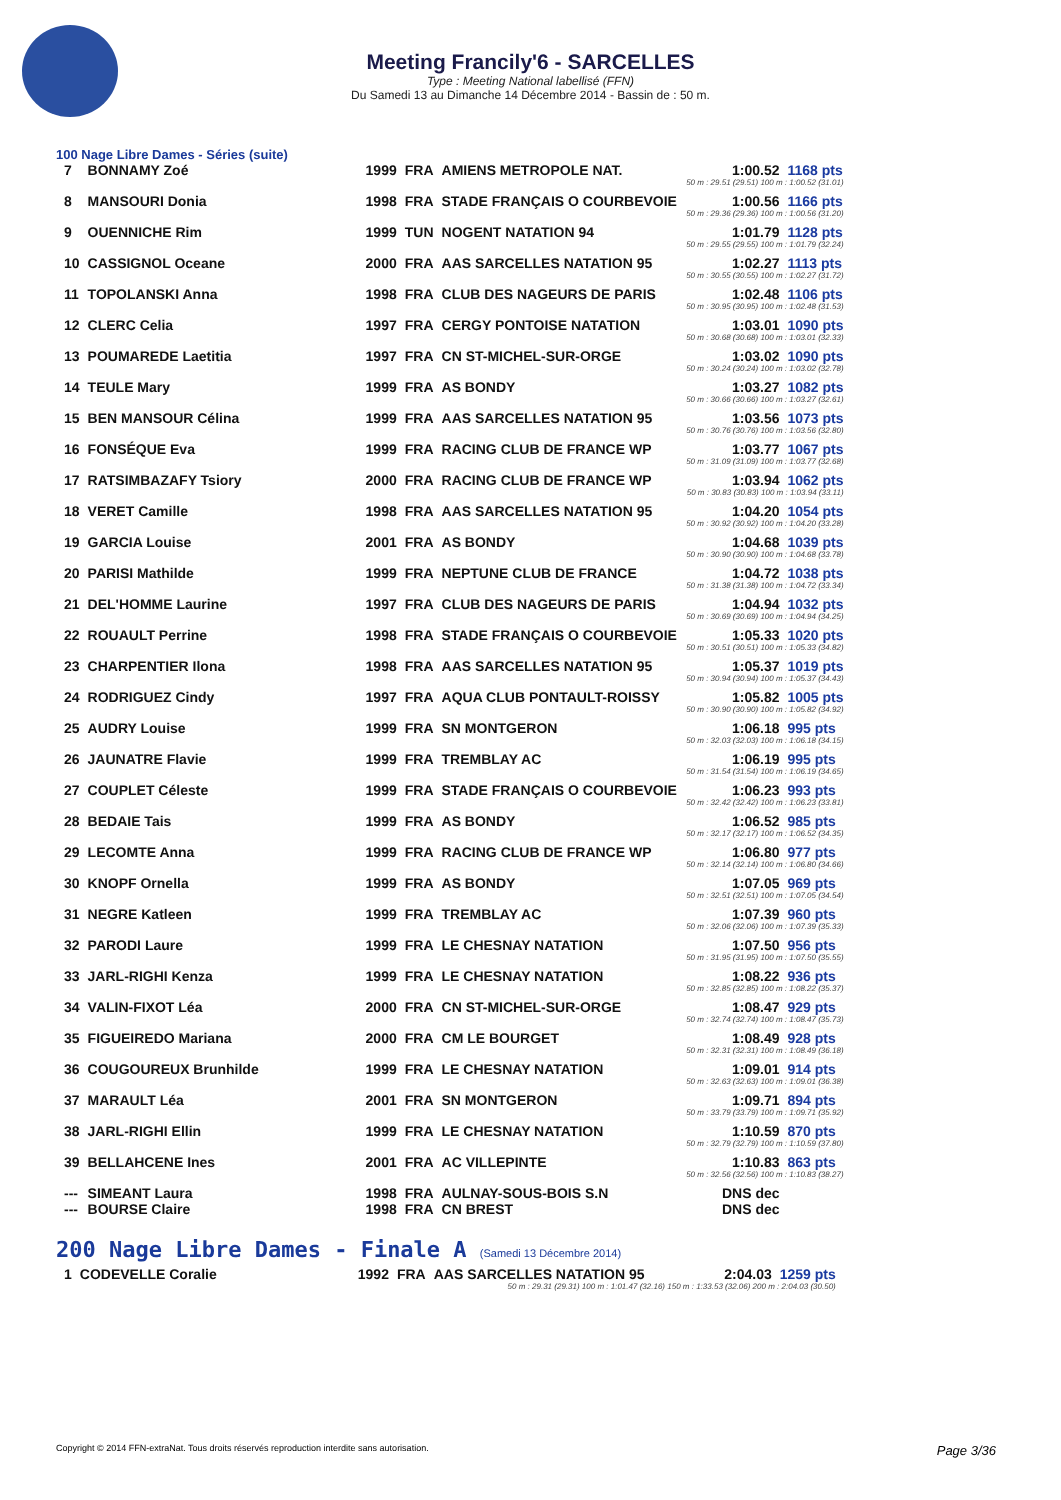Meeting Francily'6 - SARCELLES
Type : Meeting National labellisé (FFN)
Du Samedi 13 au Dimanche 14 Décembre 2014 - Bassin de : 50 m.
100 Nage Libre Dames - Séries (suite)
| 7 | BONNAMY Zoé | 1999 | FRA | AMIENS METROPOLE NAT. | 1:00.52 | 1168 pts |
| 50 m : 29.51 (29.51) 100 m : 1:00.52 (31.01) | | | | | | |
| 8 | MANSOURI Donia | 1998 | FRA | STADE FRANÇAIS O COURBEVOIE | 1:00.56 | 1166 pts |
| 50 m : 29.36 (29.36) 100 m : 1:00.56 (31.20) | | | | | | |
| 9 | OUENNICHE Rim | 1999 | TUN | NOGENT NATATION 94 | 1:01.79 | 1128 pts |
| 50 m : 29.55 (29.55) 100 m : 1:01.79 (32.24) | | | | | | |
| 10 | CASSIGNOL Oceane | 2000 | FRA | AAS SARCELLES NATATION 95 | 1:02.27 | 1113 pts |
| 50 m : 30.55 (30.55) 100 m : 1:02.27 (31.72) | | | | | | |
| 11 | TOPOLANSKI Anna | 1998 | FRA | CLUB DES NAGEURS DE PARIS | 1:02.48 | 1106 pts |
| 50 m : 30.95 (30.95) 100 m : 1:02.48 (31.53) | | | | | | |
| 12 | CLERC Celia | 1997 | FRA | CERGY PONTOISE NATATION | 1:03.01 | 1090 pts |
| 50 m : 30.68 (30.68) 100 m : 1:03.01 (32.33) | | | | | | |
| 13 | POUMAREDE Laetitia | 1997 | FRA | CN ST-MICHEL-SUR-ORGE | 1:03.02 | 1090 pts |
| 50 m : 30.24 (30.24) 100 m : 1:03.02 (32.78) | | | | | | |
| 14 | TEULE Mary | 1999 | FRA | AS BONDY | 1:03.27 | 1082 pts |
| 50 m : 30.66 (30.66) 100 m : 1:03.27 (32.61) | | | | | | |
| 15 | BEN MANSOUR Célina | 1999 | FRA | AAS SARCELLES NATATION 95 | 1:03.56 | 1073 pts |
| 50 m : 30.76 (30.76) 100 m : 1:03.56 (32.80) | | | | | | |
| 16 | FONSÉQUE Eva | 1999 | FRA | RACING CLUB DE FRANCE WP | 1:03.77 | 1067 pts |
| 50 m : 31.09 (31.09) 100 m : 1:03.77 (32.68) | | | | | | |
| 17 | RATSIMBAZAFY Tsiory | 2000 | FRA | RACING CLUB DE FRANCE WP | 1:03.94 | 1062 pts |
| 50 m : 30.83 (30.83) 100 m : 1:03.94 (33.11) | | | | | | |
| 18 | VERET Camille | 1998 | FRA | AAS SARCELLES NATATION 95 | 1:04.20 | 1054 pts |
| 50 m : 30.92 (30.92) 100 m : 1:04.20 (33.28) | | | | | | |
| 19 | GARCIA Louise | 2001 | FRA | AS BONDY | 1:04.68 | 1039 pts |
| 50 m : 30.90 (30.90) 100 m : 1:04.68 (33.78) | | | | | | |
| 20 | PARISI Mathilde | 1999 | FRA | NEPTUNE CLUB DE FRANCE | 1:04.72 | 1038 pts |
| 50 m : 31.38 (31.38) 100 m : 1:04.72 (33.34) | | | | | | |
| 21 | DEL'HOMME Laurine | 1997 | FRA | CLUB DES NAGEURS DE PARIS | 1:04.94 | 1032 pts |
| 50 m : 30.69 (30.69) 100 m : 1:04.94 (34.25) | | | | | | |
| 22 | ROUAULT Perrine | 1998 | FRA | STADE FRANÇAIS O COURBEVOIE | 1:05.33 | 1020 pts |
| 50 m : 30.51 (30.51) 100 m : 1:05.33 (34.82) | | | | | | |
| 23 | CHARPENTIER Ilona | 1998 | FRA | AAS SARCELLES NATATION 95 | 1:05.37 | 1019 pts |
| 50 m : 30.94 (30.94) 100 m : 1:05.37 (34.43) | | | | | | |
| 24 | RODRIGUEZ Cindy | 1997 | FRA | AQUA CLUB PONTAULT-ROISSY | 1:05.82 | 1005 pts |
| 50 m : 30.90 (30.90) 100 m : 1:05.82 (34.92) | | | | | | |
| 25 | AUDRY Louise | 1999 | FRA | SN MONTGERON | 1:06.18 | 995 pts |
| 50 m : 32.03 (32.03) 100 m : 1:06.18 (34.15) | | | | | | |
| 26 | JAUNATRE Flavie | 1999 | FRA | TREMBLAY AC | 1:06.19 | 995 pts |
| 50 m : 31.54 (31.54) 100 m : 1:06.19 (34.65) | | | | | | |
| 27 | COUPLET Céleste | 1999 | FRA | STADE FRANÇAIS O COURBEVOIE | 1:06.23 | 993 pts |
| 50 m : 32.42 (32.42) 100 m : 1:06.23 (33.81) | | | | | | |
| 28 | BEDAIE Tais | 1999 | FRA | AS BONDY | 1:06.52 | 985 pts |
| 50 m : 32.17 (32.17) 100 m : 1:06.52 (34.35) | | | | | | |
| 29 | LECOMTE Anna | 1999 | FRA | RACING CLUB DE FRANCE WP | 1:06.80 | 977 pts |
| 50 m : 32.14 (32.14) 100 m : 1:06.80 (34.66) | | | | | | |
| 30 | KNOPF Ornella | 1999 | FRA | AS BONDY | 1:07.05 | 969 pts |
| 50 m : 32.51 (32.51) 100 m : 1:07.05 (34.54) | | | | | | |
| 31 | NEGRE Katleen | 1999 | FRA | TREMBLAY AC | 1:07.39 | 960 pts |
| 50 m : 32.06 (32.06) 100 m : 1:07.39 (35.33) | | | | | | |
| 32 | PARODI Laure | 1999 | FRA | LE CHESNAY NATATION | 1:07.50 | 956 pts |
| 50 m : 31.95 (31.95) 100 m : 1:07.50 (35.55) | | | | | | |
| 33 | JARL-RIGHI Kenza | 1999 | FRA | LE CHESNAY NATATION | 1:08.22 | 936 pts |
| 50 m : 32.85 (32.85) 100 m : 1:08.22 (35.37) | | | | | | |
| 34 | VALIN-FIXOT Léa | 2000 | FRA | CN ST-MICHEL-SUR-ORGE | 1:08.47 | 929 pts |
| 50 m : 32.74 (32.74) 100 m : 1:08.47 (35.73) | | | | | | |
| 35 | FIGUEIREDO Mariana | 2000 | FRA | CM LE BOURGET | 1:08.49 | 928 pts |
| 50 m : 32.31 (32.31) 100 m : 1:08.49 (36.18) | | | | | | |
| 36 | COUGOUREUX Brunhilde | 1999 | FRA | LE CHESNAY NATATION | 1:09.01 | 914 pts |
| 50 m : 32.63 (32.63) 100 m : 1:09.01 (36.38) | | | | | | |
| 37 | MARAULT Léa | 2001 | FRA | SN MONTGERON | 1:09.71 | 894 pts |
| 50 m : 33.79 (33.79) 100 m : 1:09.71 (35.92) | | | | | | |
| 38 | JARL-RIGHI Ellin | 1999 | FRA | LE CHESNAY NATATION | 1:10.59 | 870 pts |
| 50 m : 32.79 (32.79) 100 m : 1:10.59 (37.80) | | | | | | |
| 39 | BELLAHCENE Ines | 2001 | FRA | AC VILLEPINTE | 1:10.83 | 863 pts |
| 50 m : 32.56 (32.56) 100 m : 1:10.83 (38.27) | | | | | | |
| --- | SIMEANT Laura | 1998 | FRA | AULNAY-SOUS-BOIS S.N | DNS dec | |
| --- | BOURSE Claire | 1998 | FRA | CN BREST | DNS dec | |
200 Nage Libre Dames - Finale A (Samedi 13 Décembre 2014)
| 1 | CODEVELLE Coralie | 1992 | FRA | AAS SARCELLES NATATION 95 | 2:04.03 | 1259 pts |
| 50 m : 29.31 (29.31) 100 m : 1:01.47 (32.16) 150 m : 1:33.53 (32.06) 200 m : 2:04.03 (30.50) | | | | | | |
Copyright © 2014 FFN-extraNat. Tous droits réservés reproduction interdite sans autorisation. Page 3/36